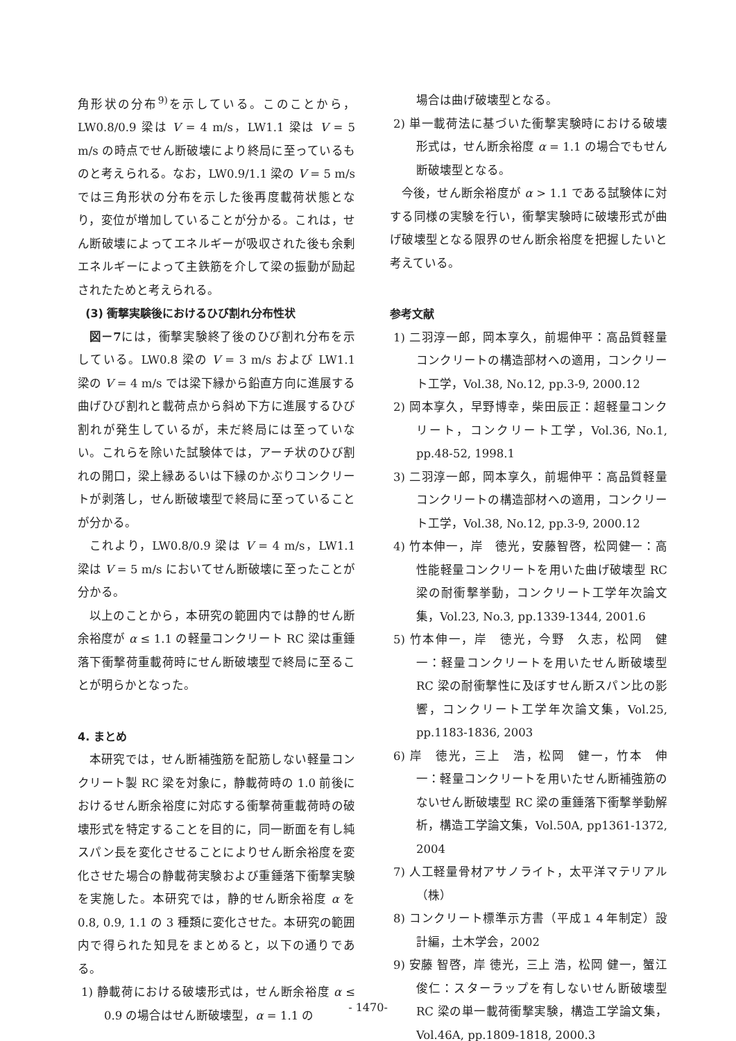角形状の分布<sup>9)</sup>を示している。このことから，LW0.8/0.9 梁は V = 4 m/s，LW1.1 梁は V = 5 m/s の時点でせん断破壊により終局に至っているものと考えられる。なお，LW0.9/1.1 梁の V = 5 m/s では三角形状の分布を示した後再度載荷状態となり，変位が増加していることが分かる。これは，せん断破壊によってエネルギーが吸収された後も余剰エネルギーによって主鉄筋を介して梁の振動が励起されたためと考えられる。
(3) 衝撃実験後におけるひび割れ分布性状
図－7には，衝撃実験終了後のひび割れ分布を示している。LW0.8 梁の V = 3 m/s および LW1.1 梁の V = 4 m/s では梁下縁から鉛直方向に進展する曲げひび割れと載荷点から斜め下方に進展するひび割れが発生しているが，未だ終局には至っていない。これらを除いた試験体では，アーチ状のひび割れの開口，梁上縁あるいは下縁のかぶりコンクリートが剥落し，せん断破壊型で終局に至っていることが分かる。
これより，LW0.8/0.9 梁は V = 4 m/s，LW1.1 梁は V = 5 m/s においてせん断破壊に至ったことが分かる。
以上のことから，本研究の範囲内では静的せん断余裕度が α ≤ 1.1 の軽量コンクリート RC 梁は重錘落下衝撃荷重載荷時にせん断破壊型で終局に至ることが明らかとなった。
4. まとめ
本研究では，せん断補強筋を配筋しない軽量コンクリート製 RC 梁を対象に，静載荷時の 1.0 前後におけるせん断余裕度に対応する衝撃荷重載荷時の破壊形式を特定することを目的に，同一断面を有し純スパン長を変化させることによりせん断余裕度を変化させた場合の静載荷実験および重錘落下衝撃実験を実施した。本研究では，静的せん断余裕度 α を 0.8, 0.9, 1.1 の 3 種類に変化させた。本研究の範囲内で得られた知見をまとめると，以下の通りである。
1) 静載荷における破壊形式は，せん断余裕度 α ≤ 0.9 の場合はせん断破壊型，α = 1.1 の
場合は曲げ破壊型となる。
2) 単一載荷法に基づいた衝撃実験時における破壊形式は，せん断余裕度 α = 1.1 の場合でもせん断破壊型となる。
今後，せん断余裕度が α > 1.1 である試験体に対する同様の実験を行い，衝撃実験時に破壊形式が曲げ破壊型となる限界のせん断余裕度を把握したいと考えている。
参考文献
1) 二羽淳一郎，岡本享久，前堀伸平：高品質軽量コンクリートの構造部材への適用，コンクリート工学，Vol.38, No.12, pp.3-9, 2000.12
2) 岡本享久，早野博幸，柴田辰正：超軽量コンクリート，コンクリート工学，Vol.36, No.1, pp.48-52, 1998.1
3) 二羽淳一郎，岡本享久，前堀伸平：高品質軽量コンクリートの構造部材への適用，コンクリート工学，Vol.38, No.12, pp.3-9, 2000.12
4) 竹本伸一，岸　徳光，安藤智啓，松岡健一：高性能軽量コンクリートを用いた曲げ破壊型 RC 梁の耐衝撃挙動，コンクリート工学年次論文集，Vol.23, No.3, pp.1339-1344, 2001.6
5) 竹本伸一，岸　徳光，今野　久志，松岡　健一：軽量コンクリートを用いたせん断破壊型 RC 梁の耐衝撃性に及ぼすせん断スパン比の影響，コンクリート工学年次論文集，Vol.25, pp.1183-1836, 2003
6) 岸　徳光，三上　浩，松岡　健一，竹本　伸一：軽量コンクリートを用いたせん断補強筋のないせん断破壊型 RC 梁の重錘落下衝撃挙動解析，構造工学論文集，Vol.50A, pp1361-1372, 2004
7) 人工軽量骨材アサノライト，太平洋マテリアル（株）
8) コンクリート標準示方書（平成１４年制定）設計編，土木学会，2002
9) 安藤 智啓，岸 徳光，三上 浩，松岡 健一，蟹江 俊仁：スターラップを有しないせん断破壊型 RC 梁の単一載荷衝撃実験，構造工学論文集，Vol.46A, pp.1809-1818, 2000.3
- 1470-